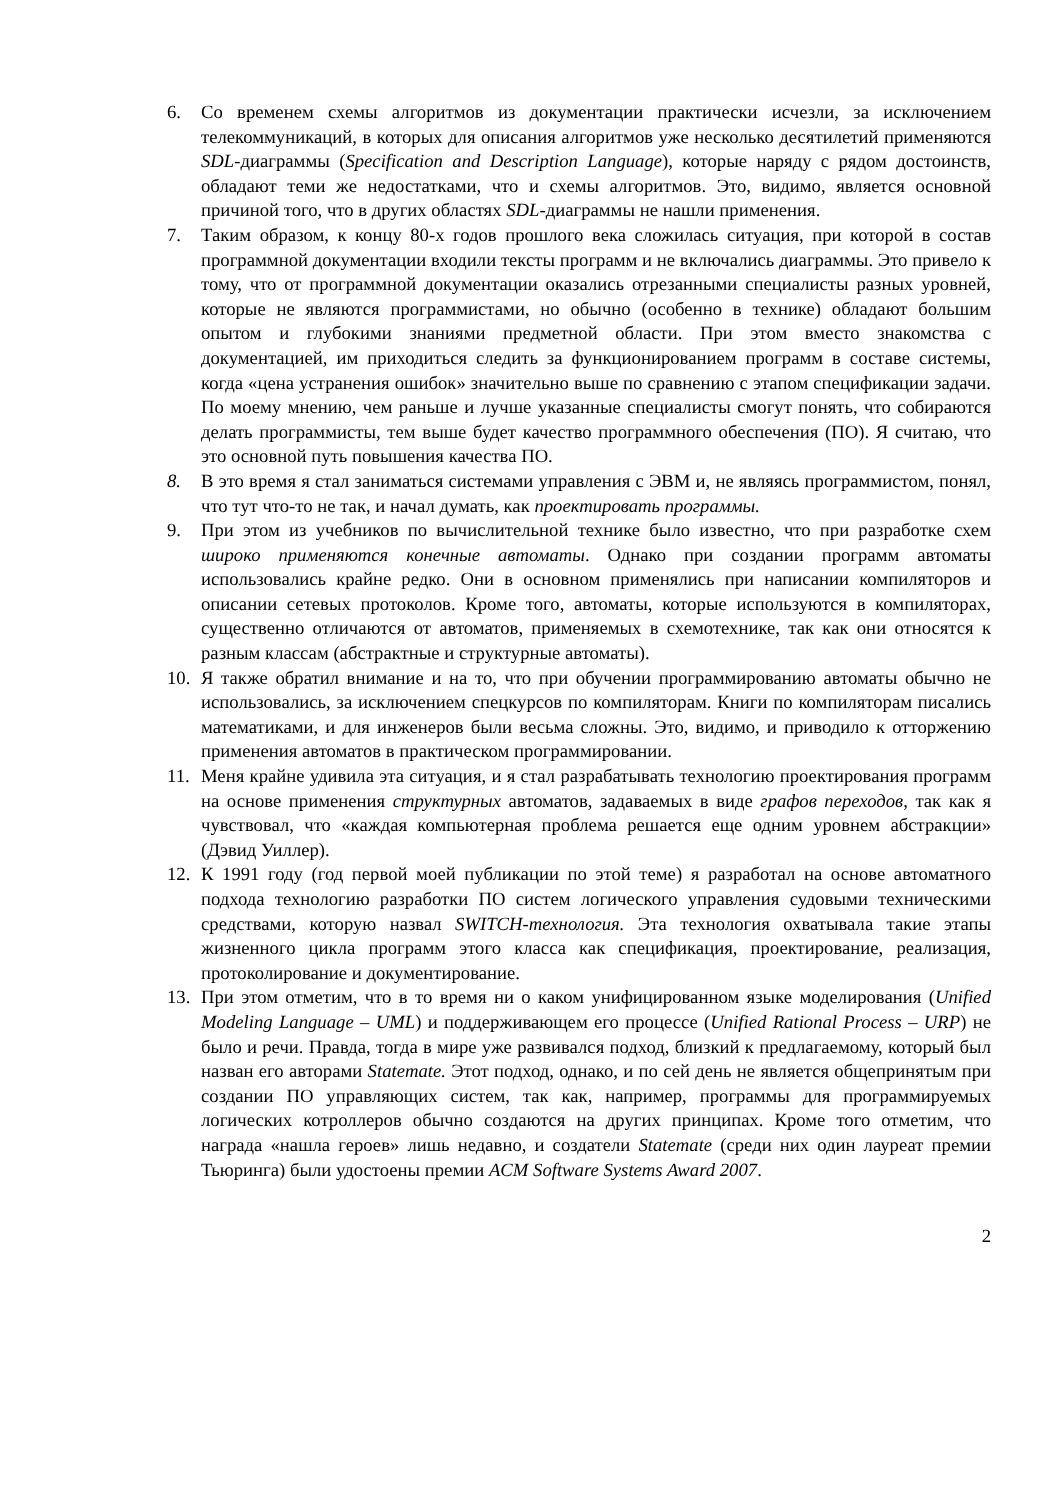6. Со временем схемы алгоритмов из документации практически исчезли, за исключением телекоммуникаций, в которых для описания алгоритмов уже несколько десятилетий применяются SDL-диаграммы (Specification and Description Language), которые наряду с рядом достоинств, обладают теми же недостатками, что и схемы алгоритмов. Это, видимо, является основной причиной того, что в других областях SDL-диаграммы не нашли применения.
7. Таким образом, к концу 80-х годов прошлого века сложилась ситуация, при которой в состав программной документации входили тексты программ и не включались диаграммы. Это привело к тому, что от программной документации оказались отрезанными специалисты разных уровней, которые не являются программистами, но обычно (особенно в технике) обладают большим опытом и глубокими знаниями предметной области. При этом вместо знакомства с документацией, им приходиться следить за функционированием программ в составе системы, когда «цена устранения ошибок» значительно выше по сравнению с этапом спецификации задачи. По моему мнению, чем раньше и лучше указанные специалисты смогут понять, что собираются делать программисты, тем выше будет качество программного обеспечения (ПО). Я считаю, что это основной путь повышения качества ПО.
8. В это время я стал заниматься системами управления с ЭВМ и, не являясь программистом, понял, что тут что-то не так, и начал думать, как проектировать программы.
9. При этом из учебников по вычислительной технике было известно, что при разработке схем широко применяются конечные автоматы. Однако при создании программ автоматы использовались крайне редко. Они в основном применялись при написании компиляторов и описании сетевых протоколов. Кроме того, автоматы, которые используются в компиляторах, существенно отличаются от автоматов, применяемых в схемотехнике, так как они относятся к разным классам (абстрактные и структурные автоматы).
10. Я также обратил внимание и на то, что при обучении программированию автоматы обычно не использовались, за исключением спецкурсов по компиляторам. Книги по компиляторам писались математиками, и для инженеров были весьма сложны. Это, видимо, и приводило к отторжению применения автоматов в практическом программировании.
11. Меня крайне удивила эта ситуация, и я стал разрабатывать технологию проектирования программ на основе применения структурных автоматов, задаваемых в виде графов переходов, так как я чувствовал, что «каждая компьютерная проблема решается еще одним уровнем абстракции» (Дэвид Уиллер).
12. К 1991 году (год первой моей публикации по этой теме) я разработал на основе автоматного подхода технологию разработки ПО систем логического управления судовыми техническими средствами, которую назвал SWITCH-технология. Эта технология охватывала такие этапы жизненного цикла программ этого класса как спецификация, проектирование, реализация, протоколирование и документирование.
13. При этом отметим, что в то время ни о каком унифицированном языке моделирования (Unified Modeling Language – UML) и поддерживающем его процессе (Unified Rational Process – URP) не было и речи. Правда, тогда в мире уже развивался подход, близкий к предлагаемому, который был назван его авторами Statemate. Этот подход, однако, и по сей день не является общепринятым при создании ПО управляющих систем, так как, например, программы для программируемых логических котроллеров обычно создаются на других принципах. Кроме того отметим, что награда «нашла героев» лишь недавно, и создатели Statemate (среди них один лауреат премии Тьюринга) были удостоены премии ACM Software Systems Award 2007.
2